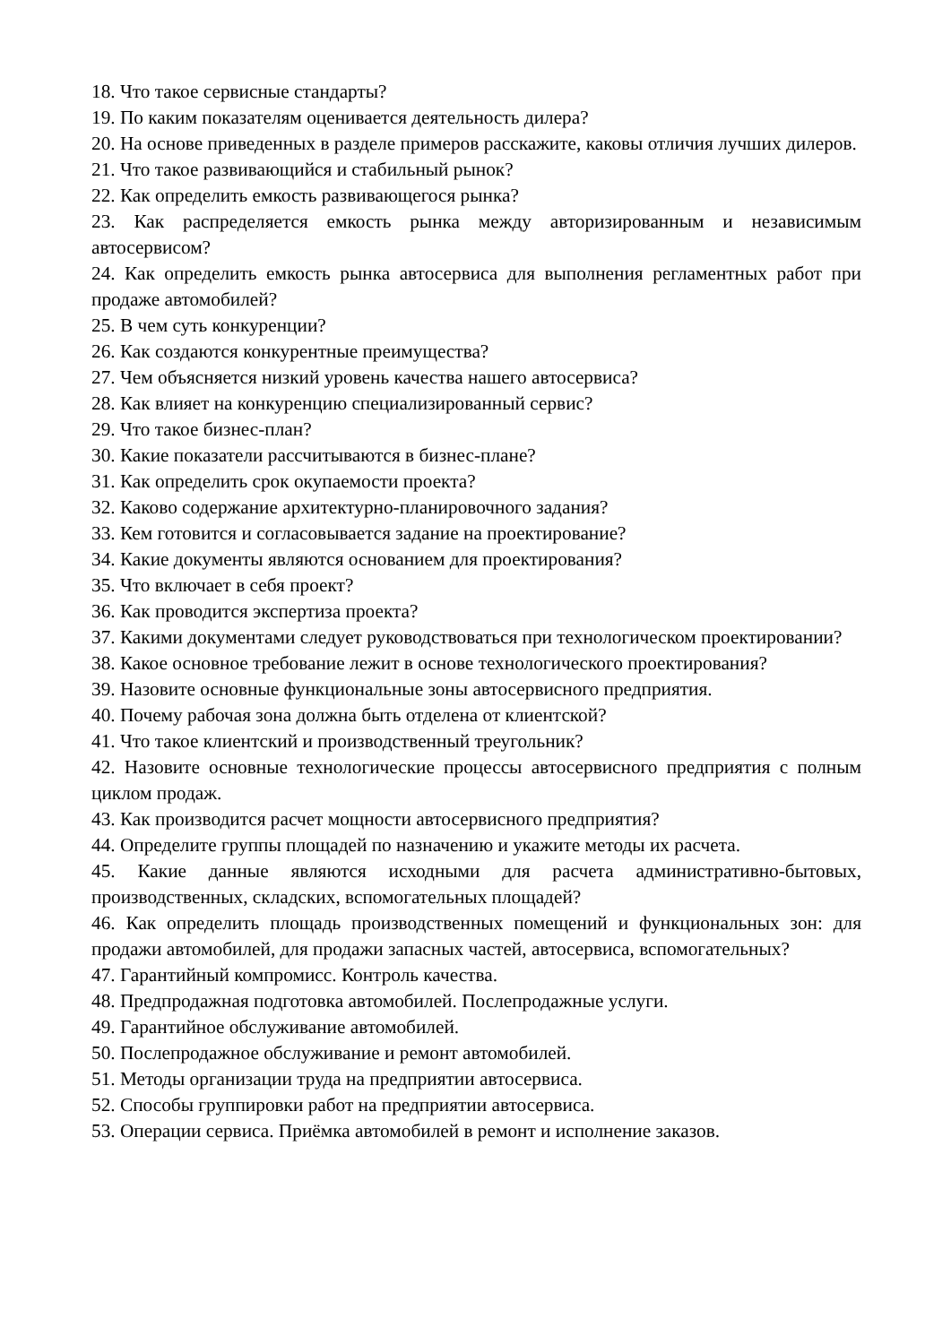18. Что такое сервисные стандарты?
19. По каким показателям оценивается деятельность дилера?
20. На основе приведенных в разделе примеров расскажите, каковы отличия лучших дилеров.
21. Что такое развивающийся и стабильный рынок?
22. Как определить емкость развивающегося рынка?
23. Как распределяется емкость рынка между авторизированным и независимым автосервисом?
24. Как определить емкость рынка автосервиса для выполнения регламентных работ при продаже автомобилей?
25. В чем суть конкуренции?
26. Как создаются конкурентные преимущества?
27. Чем объясняется низкий уровень качества нашего автосервиса?
28. Как влияет на конкуренцию специализированный сервис?
29. Что такое бизнес-план?
30. Какие показатели рассчитываются в бизнес-плане?
31. Как определить срок окупаемости проекта?
32. Каково содержание архитектурно-планировочного задания?
33. Кем готовится и согласовывается задание на проектирование?
34. Какие документы являются основанием для проектирования?
35. Что включает в себя проект?
36. Как проводится экспертиза проекта?
37. Какими документами следует руководствоваться при технологическом проектировании?
38. Какое основное требование лежит в основе технологического проектирования?
39. Назовите основные функциональные зоны автосервисного предприятия.
40. Почему рабочая зона должна быть отделена от клиентской?
41. Что такое клиентский и производственный треугольник?
42. Назовите основные технологические процессы автосервисного предприятия с полным циклом продаж.
43. Как производится расчет мощности автосервисного предприятия?
44. Определите группы площадей по назначению и укажите методы их расчета.
45. Какие данные являются исходными для расчета административно-бытовых, производственных, складских, вспомогательных площадей?
46. Как определить площадь производственных помещений и функциональных зон: для продажи автомобилей, для продажи запасных частей, автосервиса, вспомогательных?
47. Гарантийный компромисс. Контроль качества.
48. Предпродажная подготовка автомобилей. Послепродажные услуги.
49. Гарантийное обслуживание автомобилей.
50. Послепродажное обслуживание и ремонт автомобилей.
51. Методы организации труда на предприятии автосервиса.
52. Способы группировки работ на предприятии автосервиса.
53. Операции сервиса. Приёмка автомобилей в ремонт и исполнение заказов.